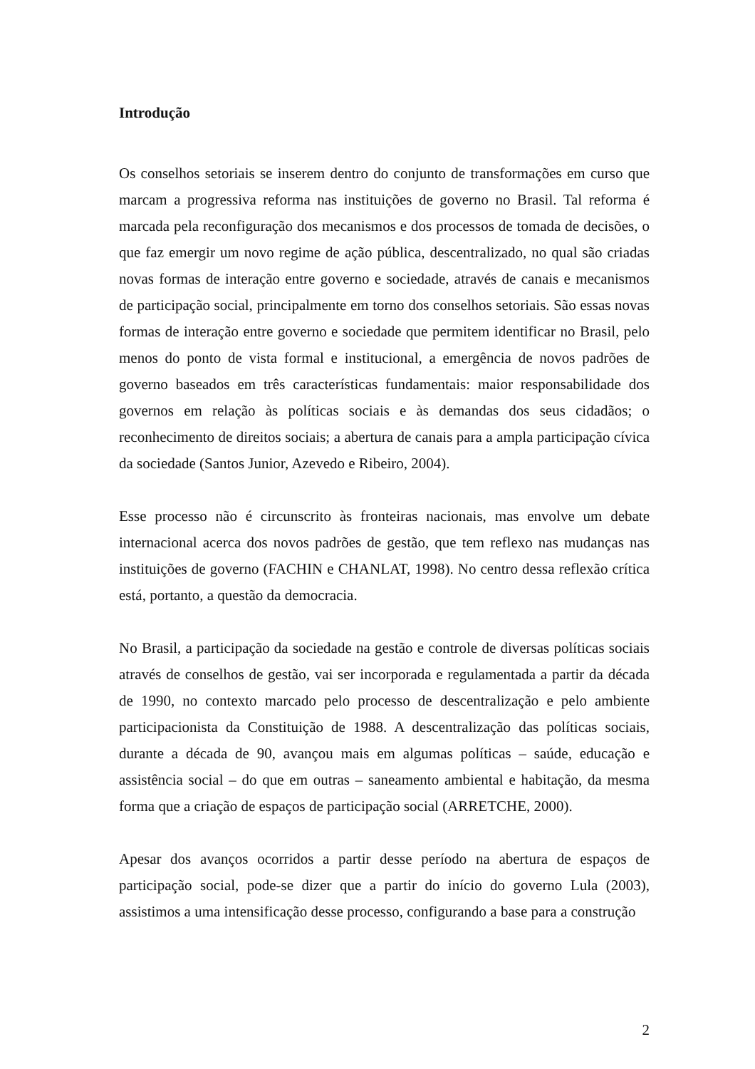Introdução
Os conselhos setoriais se inserem dentro do conjunto de transformações em curso que marcam a progressiva reforma nas instituições de governo no Brasil. Tal reforma é marcada pela reconfiguração dos mecanismos e dos processos de tomada de decisões, o que faz emergir um novo regime de ação pública, descentralizado, no qual são criadas novas formas de interação entre governo e sociedade, através de canais e mecanismos de participação social, principalmente em torno dos conselhos setoriais. São essas novas formas de interação entre governo e sociedade que permitem identificar no Brasil, pelo menos do ponto de vista formal e institucional, a emergência de novos padrões de governo baseados em três características fundamentais: maior responsabilidade dos governos em relação às políticas sociais e às demandas dos seus cidadãos; o reconhecimento de direitos sociais; a abertura de canais para a ampla participação cívica da sociedade (Santos Junior, Azevedo e Ribeiro, 2004).
Esse processo não é circunscrito às fronteiras nacionais, mas envolve um debate internacional acerca dos novos padrões de gestão, que tem reflexo nas mudanças nas instituições de governo (FACHIN e CHANLAT, 1998). No centro dessa reflexão crítica está, portanto, a questão da democracia.
No Brasil, a participação da sociedade na gestão e controle de diversas políticas sociais através de conselhos de gestão, vai ser incorporada e regulamentada a partir da década de 1990, no contexto marcado pelo processo de descentralização e pelo ambiente participacionista da Constituição de 1988. A descentralização das políticas sociais, durante a década de 90, avançou mais em algumas políticas – saúde, educação e assistência social – do que em outras – saneamento ambiental e habitação, da mesma forma que a criação de espaços de participação social (ARRETCHE, 2000).
Apesar dos avanços ocorridos a partir desse período na abertura de espaços de participação social, pode-se dizer que a partir do início do governo Lula (2003), assistimos a uma intensificação desse processo, configurando a base para a construção
2